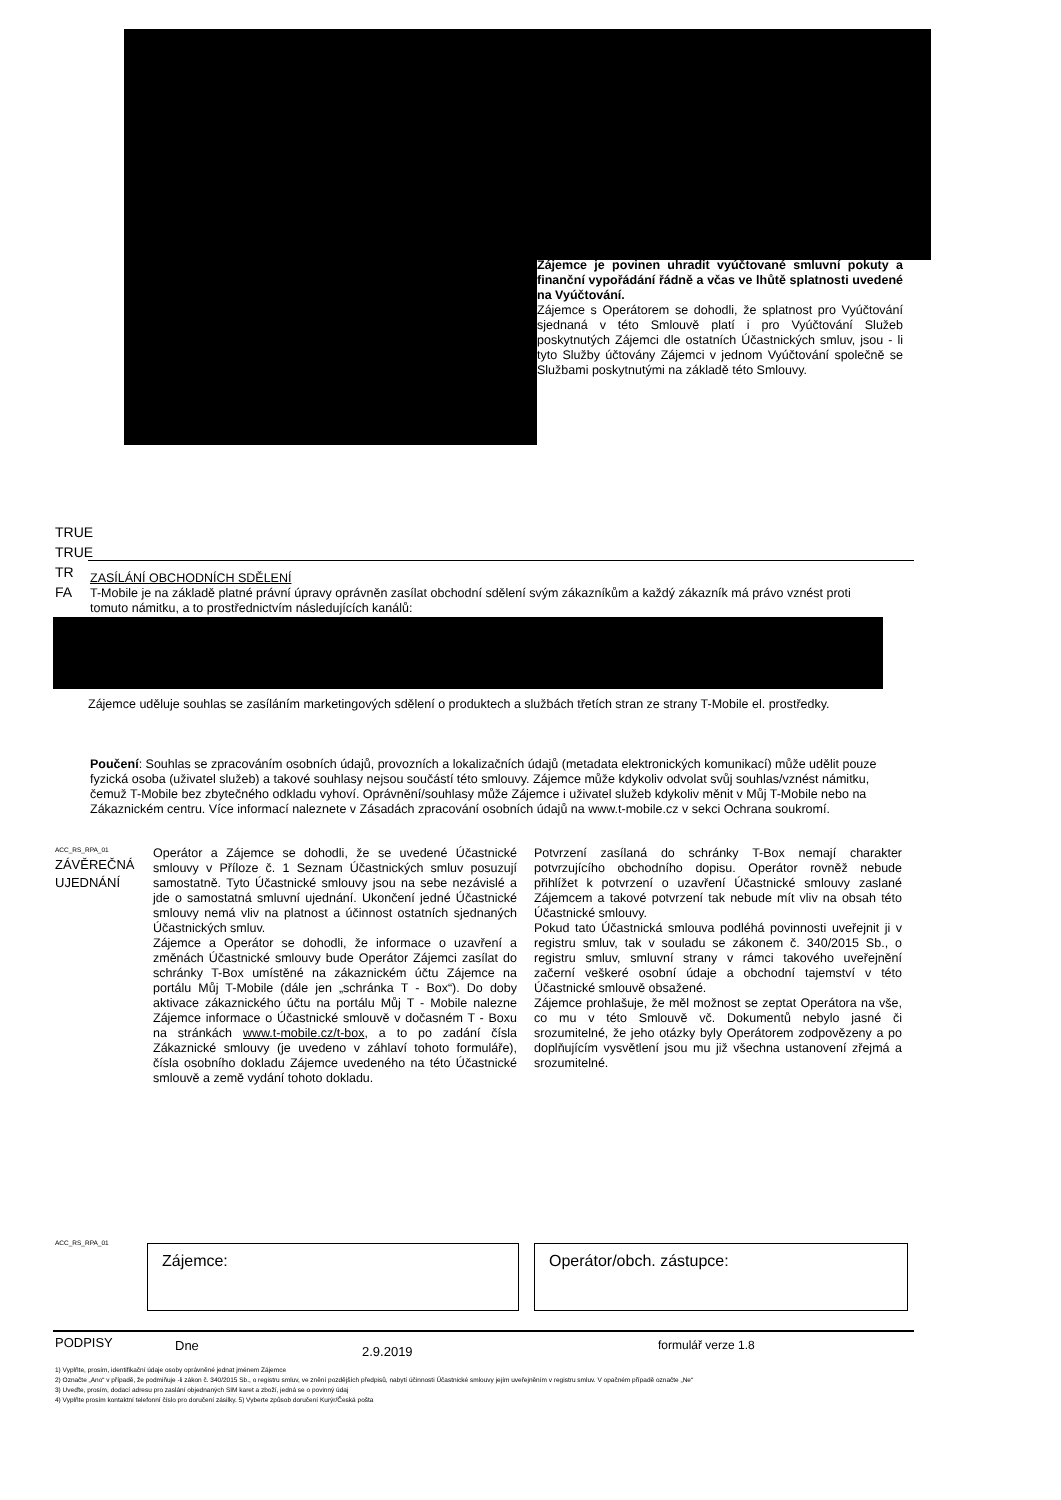Zájemce je povinen uhradit vyúčtované smluvní pokuty a finanční vypořádání řádně a včas ve lhůtě splatnosti uvedené na Vyúčtování.
Zájemce s Operátorem se dohodli, že splatnost pro Vyúčtování sjednaná v této Smlouvě platí i pro Vyúčtování Služeb poskytnutých Zájemci dle ostatních Účastnických smluv, jsou - li tyto Služby účtovány Zájemci v jednom Vyúčtování společně se Službami poskytnutými na základě této Smlouvy.
TRUE
TRUE
TR
FA
ZASÍLÁNÍ OBCHODNÍCH SDĚLENÍ
T-Mobile je na základě platné právní úpravy oprávněn zasílat obchodní sdělení svým zákazníkům a každý zákazník má právo vznést proti tomuto námitku, a to prostřednictvím následujících kanálů:
Zájemce uděluje souhlas se zasíláním marketingových sdělení o produktech a službách třetích stran ze strany T-Mobile el. prostředky.
Poučení: Souhlas se zpracováním osobních údajů, provozních a lokalizačních údajů (metadata elektronických komunikací) může udělit pouze fyzická osoba (uživatel služeb) a takové souhlasy nejsou součástí této smlouvy. Zájemce může kdykoliv odvolat svůj souhlas/vznést námitku, čemuž T-Mobile bez zbytečného odkladu vyhoví. Oprávnění/souhlasy může Zájemce i uživatel služeb kdykoliv měnit v Můj T-Mobile nebo na Zákaznickém centru. Více informací naleznete v Zásadách zpracování osobních údajů na www.t-mobile.cz v sekci Ochrana soukromí.
ACC_RS_RPA_01
ZÁVĚREČNÁ
UJEDNÁNÍ
Operátor a Zájemce se dohodli, že se uvedené Účastnické smlouvy v Příloze č. 1 Seznam Účastnických smluv posuzují samostatně. Tyto Účastnické smlouvy jsou na sebe nezávislé a jde o samostatná smluvní ujednání. Ukončení jedné Účastnické smlouvy nemá vliv na platnost a účinnost ostatních sjednaných Účastnických smluv.
Zájemce a Operátor se dohodli, že informace o uzavření a změnách Účastnické smlouvy bude Operátor Zájemci zasílat do schránky T-Box umístěné na zákaznickém účtu Zájemce na portálu Můj T-Mobile (dále jen „schránka T - Box“). Do doby aktivace zákaznického účtu na portálu Můj T - Mobile nalezne Zájemce informace o Účastnické smlouvě v dočasném T - Boxu na stránkách www.t-mobile.cz/t-box, a to po zadání čísla Zákaznické smlouvy (je uvedeno v záhlaví tohoto formuláře), čísla osobního dokladu Zájemce uvedeného na této Účastnické smlouvě a země vydání tohoto dokladu.
Potvrzení zasílaná do schránky T-Box nemají charakter potvrzujícího obchodního dopisu. Operátor rovněž nebude přihlížet k potvrzení o uzavření Účastnické smlouvy zaslané Zájemcem a takové potvrzení tak nebude mít vliv na obsah této Účastnické smlouvy.
Pokud tato Účastnická smlouva podléhá povinnosti uveřejnit ji v registru smluv, tak v souladu se zákonem č. 340/2015 Sb., o registru smluv, smluvní strany v rámci takového uveřejnění začerní veškeré osobní údaje a obchodní tajemství v této Účastnické smlouvě obsažené.
Zájemce prohlašuje, že měl možnost se zeptat Operátora na vše, co mu v této Smlouvě vč. Dokumentů nebylo jasné či srozumitelné, že jeho otázky byly Operátorem zodpovězeny a po doplňujícím vysvětlení jsou mu již všechna ustanovení zřejmá a srozumitelné.
ACC_RS_RPA_01
Zájemce: Operátor/obch. zástupce:
PODPISY Dne 2.9.2019 formulář verze 1.8
1) Vyplňte, prosím, identifikační údaje osoby oprávněné jednat jménem Zájemce
2) Označte „Ano“ v případě, že podmiňuje -li zákon č. 340/2015 Sb., o registru smluv, ve znění pozdějších předpisů, nabytí účinnosti Účastnické smlouvy jejím uveřejněním v registru smluv. V opačném případě označte „Ne“
3) Uveďte, prosím, dodací adresu pro zaslání objednaných SIM karet a zboží, jedná se o povinný údaj
4) Vyplňte prosím kontaktní telefonní číslo pro doručení zásilky. 5) Vyberte způsob doručení Kurýr/Česká pošta